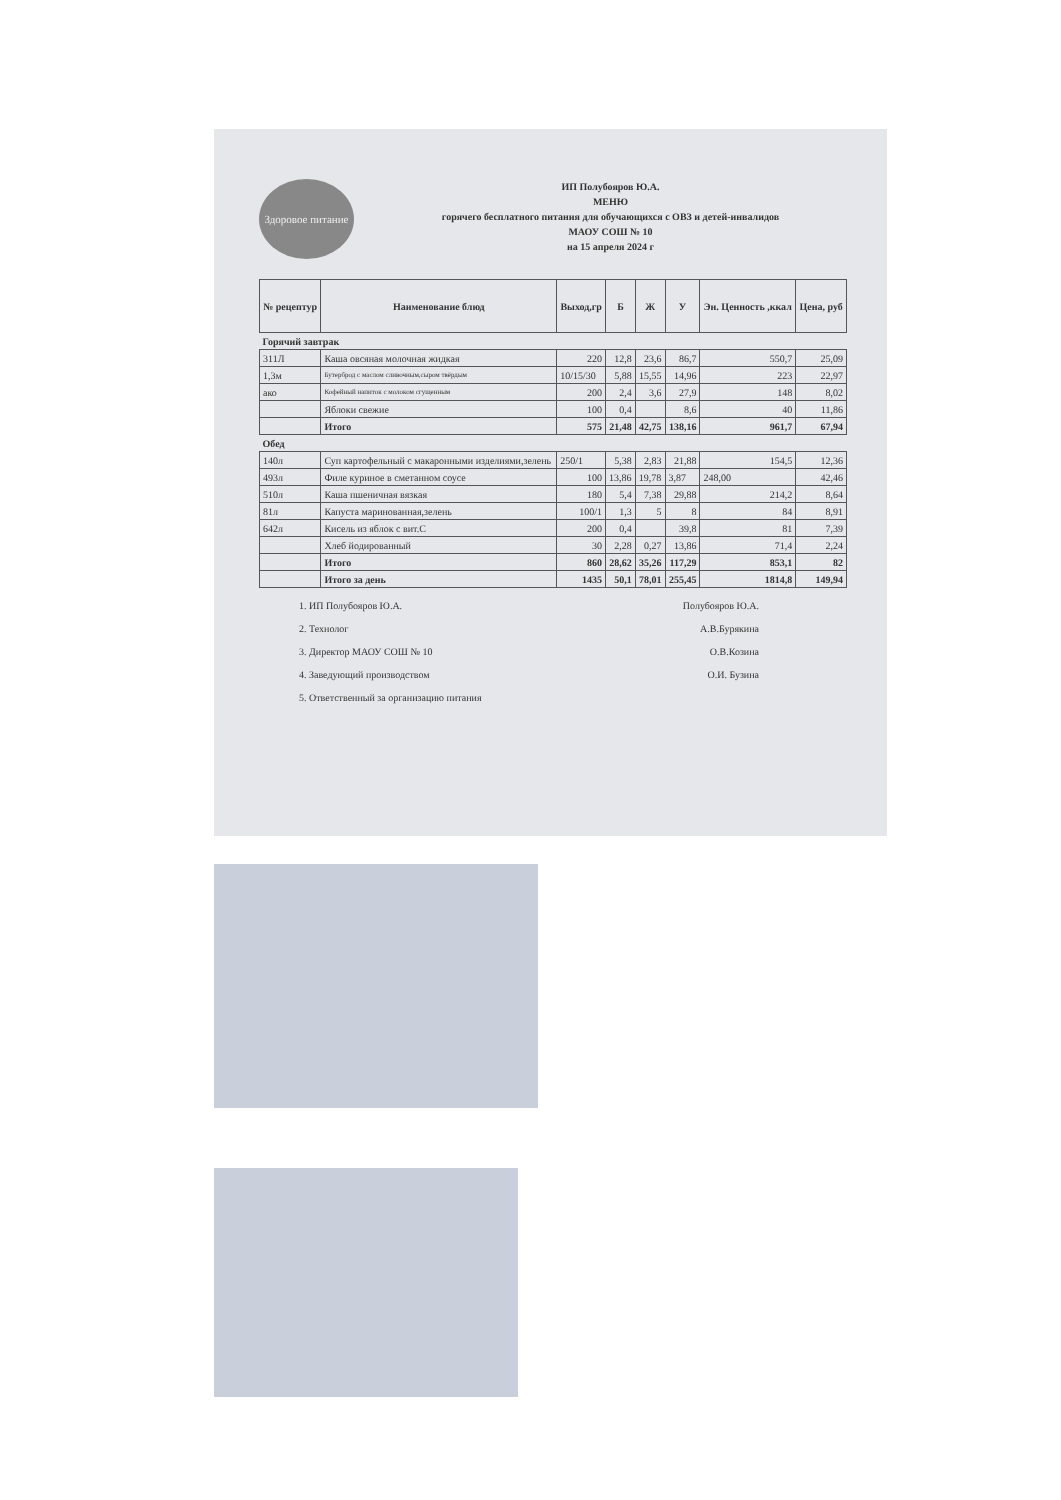Здоровое питание
ИП Полубояров Ю.А.
МЕНЮ
горячего бесплатного питания для обучающихся с ОВЗ и детей-инвалидов
МАОУ СОШ № 10
на 15 апреля 2024 г
| № рецептур | Наименование блюд | Выход,гр | Б | Ж | У | Эн. Ценность ,ккал | Цена, руб |
| --- | --- | --- | --- | --- | --- | --- | --- |
| Горячий завтрак | | | | | | | |
| 311Л | Каша овсяная молочная жидкая | 220 | 12,8 | 23,6 | 86,7 | 550,7 | 25,09 |
| 1,3м | Бутерброд с маслом сливочным,сыром твёрдым | 10/15/30 | 5,88 | 15,55 | 14,96 | 223 | 22,97 |
| ако | Кофейный напиток с молоком сгущенным | 200 | 2,4 | 3,6 | 27,9 | 148 | 8,02 |
| | Яблоки свежие | 100 | 0,4 | | 8,6 | 40 | 11,86 |
| | Итого | 575 | 21,48 | 42,75 | 138,16 | 961,7 | 67,94 |
| Обед | | | | | | | |
| 140л | Суп картофельный с макаронными изделиями,зелень | 250/1 | 5,38 | 2,83 | 21,88 | 154,5 | 12,36 |
| 493л | Филе куриное в сметанном соусе | 100 | 13,86 | 19,78 | 3,87 | 248,00 | 42,46 |
| 510л | Каша пшеничная вязкая | 180 | 5,4 | 7,38 | 29,88 | 214,2 | 8,64 |
| 81л | Капуста маринованная,зелень | 100/1 | 1,3 | 5 | 8 | 84 | 8,91 |
| 642л | Кисель из яблок с вит.С | 200 | 0,4 | | 39,8 | 81 | 7,39 |
| | Хлеб йодированный | 30 | 2,28 | 0,27 | 13,86 | 71,4 | 2,24 |
| | Итого | 860 | 28,62 | 35,26 | 117,29 | 853,1 | 82 |
| | Итого за день | 1435 | 50,1 | 78,01 | 255,45 | 1814,8 | 149,94 |
1. ИП Полубояров Ю.А. Полубояров Ю.А.
2. Технолог А.В.Бурякина
3. Директор МАОУ СОШ № 10 О.В.Козина
4. Заведующий производством О.И. Бузина
5. Ответственный за организацию питания